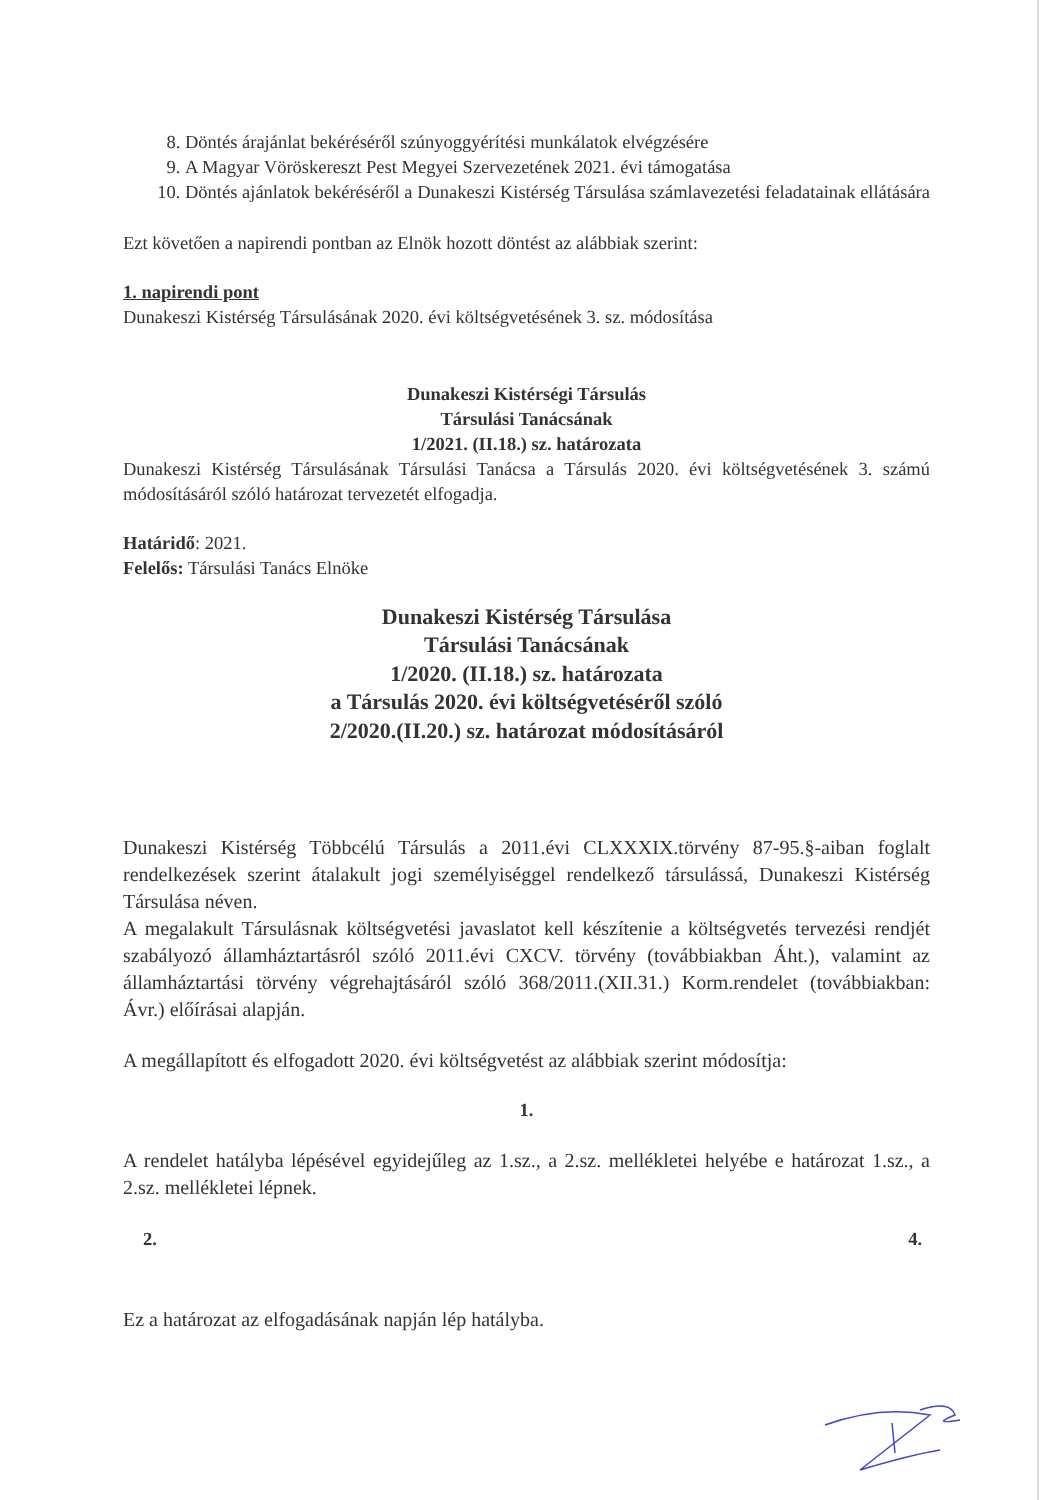8. Döntés árajánlat bekéréséről szúnyoggyérítési munkálatok elvégzésére
9. A Magyar Vöröskereszt Pest Megyei Szervezetének 2021. évi támogatása
10. Döntés ajánlatok bekéréséről a Dunakeszi Kistérség Társulása számlavezetési feladatainak ellátására
Ezt követően a napirendi pontban az Elnök hozott döntést az alábbiak szerint:
1. napirendi pont
Dunakeszi Kistérség Társulásának 2020. évi költségvetésének 3. sz. módosítása
Dunakeszi Kistérségi Társulás
Társulási Tanácsának
1/2021. (II.18.) sz. határozata
Dunakeszi Kistérség Társulásának Társulási Tanácsa a Társulás 2020. évi költségvetésének 3. számú módosításáról szóló határozat tervezetét elfogadja.
Határidő: 2021.
Felelős: Társulási Tanács Elnöke
Dunakeszi Kistérség Társulása
Társulási Tanácsának
1/2020. (II.18.) sz. határozata
a Társulás 2020. évi költségvetéséről szóló
2/2020.(II.20.) sz. határozat módosításáról
Dunakeszi Kistérség Többcélú Társulás a 2011.évi CLXXXIX.törvény 87-95.§-aiban foglalt rendelkezések szerint átalakult jogi személyiséggel rendelkező társulássá, Dunakeszi Kistérség Társulása néven.
A megalakult Társulásnak költségvetési javaslatot kell készítenie a költségvetés tervezési rendjét szabályozó államháztartásról szóló 2011.évi CXCV. törvény (továbbiakban Áht.), valamint az államháztartási törvény végrehajtásáról szóló 368/2011.(XII.31.) Korm.rendelet (továbbiakban: Ávr.) előírásai alapján.
A megállapított és elfogadott 2020. évi költségvetést az alábbiak szerint módosítja:
1.
A rendelet hatályba lépésével egyidejűleg az 1.sz., a 2.sz. mellékletei helyébe e határozat 1.sz., a 2.sz. mellékletei lépnek.
2. 4.
Ez a határozat az elfogadásának napján lép hatályba.